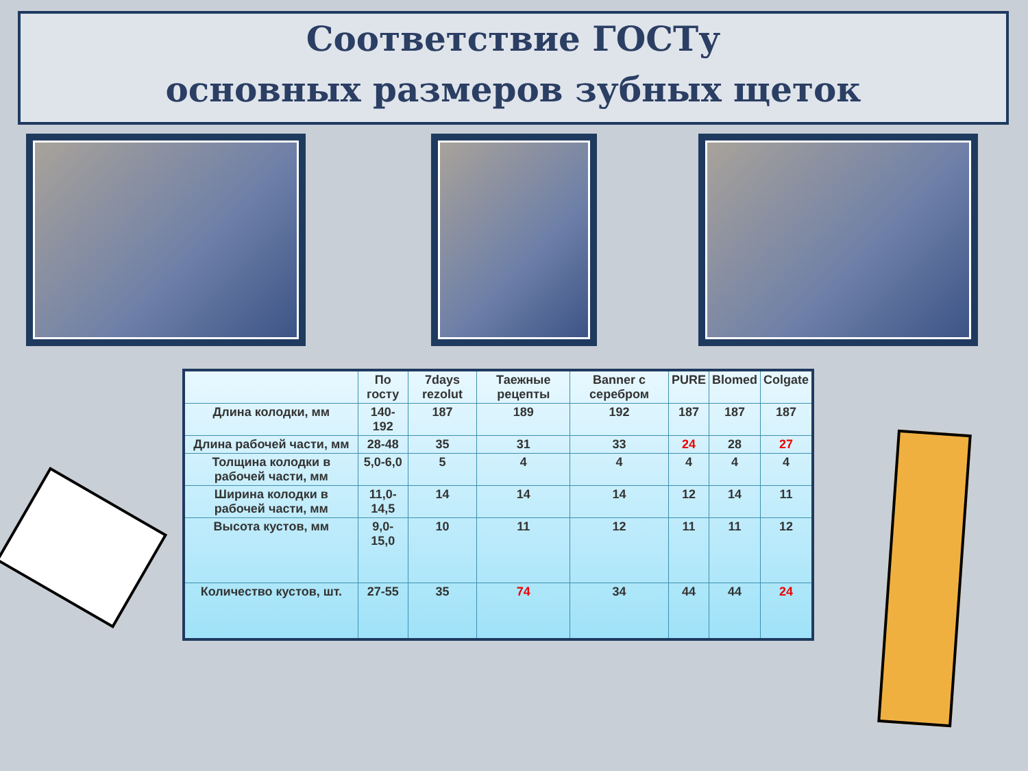Соответствие ГОСТу
основных размеров зубных щеток
| | По госту | 7days rezolut | Таежные рецепты | Banner с серебром | PURE | Blomed | Colgate |
| --- | --- | --- | --- | --- | --- | --- | --- |
| Длина колодки, мм | 140-192 | 187 | 189 | 192 | 187 | 187 | 187 |
| Длина рабочей части, мм | 28-48 | 35 | 31 | 33 | 24 | 28 | 27 |
| Толщина колодки в рабочей части, мм | 5,0-6,0 | 5 | 4 | 4 | 4 | 4 | 4 |
| Ширина колодки в рабочей части, мм | 11,0-14,5 | 14 | 14 | 14 | 12 | 14 | 11 |
| Высота кустов, мм | 9,0-15,0 | 10 | 11 | 12 | 11 | 11 | 12 |
| Количество кустов, шт. | 27-55 | 35 | 74 | 34 | 44 | 44 | 24 |